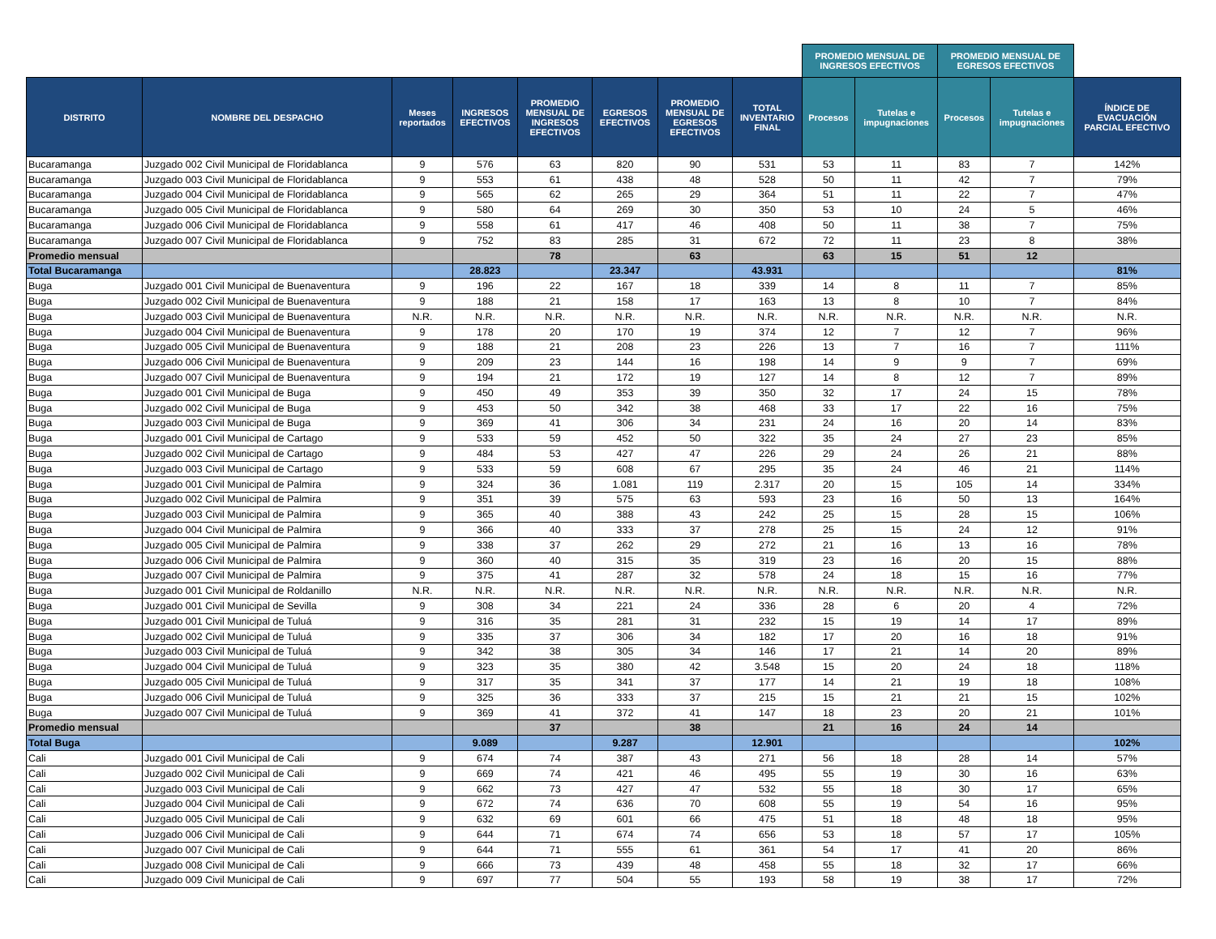| | | | | | | | | PROMEDIO MENSUAL DE INGRESOS EFECTIVOS | | PROMEDIO MENSUAL DE EGRESOS EFECTIVOS | | |
| --- | --- | --- | --- | --- | --- | --- | --- | --- | --- | --- | --- | --- |
| DISTRITO | NOMBRE DEL DESPACHO | Meses reportados | INGRESOS EFECTIVOS | PROMEDIO MENSUAL DE INGRESOS EFECTIVOS | EGRESOS EFECTIVOS | PROMEDIO MENSUAL DE EGRESOS EFECTIVOS | TOTAL INVENTARIO FINAL | Procesos | Tutelas e impugnaciones | Procesos | Tutelas e impugnaciones | ÍNDICE DE EVACUACIÓN PARCIAL EFECTIVO |
| Bucaramanga | Juzgado 002 Civil Municipal de Floridablanca | 9 | 576 | 63 | 820 | 90 | 531 | 53 | 11 | 83 | 7 | 142% |
| Bucaramanga | Juzgado 003 Civil Municipal de Floridablanca | 9 | 553 | 61 | 438 | 48 | 528 | 50 | 11 | 42 | 7 | 79% |
| Bucaramanga | Juzgado 004 Civil Municipal de Floridablanca | 9 | 565 | 62 | 265 | 29 | 364 | 51 | 11 | 22 | 7 | 47% |
| Bucaramanga | Juzgado 005 Civil Municipal de Floridablanca | 9 | 580 | 64 | 269 | 30 | 350 | 53 | 10 | 24 | 5 | 46% |
| Bucaramanga | Juzgado 006 Civil Municipal de Floridablanca | 9 | 558 | 61 | 417 | 46 | 408 | 50 | 11 | 38 | 7 | 75% |
| Bucaramanga | Juzgado 007 Civil Municipal de Floridablanca | 9 | 752 | 83 | 285 | 31 | 672 | 72 | 11 | 23 | 8 | 38% |
| Promedio mensual | | | | 78 | | 63 | | 63 | 15 | 51 | 12 | |
| Total Bucaramanga | | | 28.823 | | 23.347 | | 43.931 | | | | | 81% |
| Buga | Juzgado 001 Civil Municipal de Buenaventura | 9 | 196 | 22 | 167 | 18 | 339 | 14 | 8 | 11 | 7 | 85% |
| Buga | Juzgado 002 Civil Municipal de Buenaventura | 9 | 188 | 21 | 158 | 17 | 163 | 13 | 8 | 10 | 7 | 84% |
| Buga | Juzgado 003 Civil Municipal de Buenaventura | N.R. | N.R. | N.R. | N.R. | N.R. | N.R. | N.R. | N.R. | N.R. | N.R. | N.R. |
| Buga | Juzgado 004 Civil Municipal de Buenaventura | 9 | 178 | 20 | 170 | 19 | 374 | 12 | 7 | 12 | 7 | 96% |
| Buga | Juzgado 005 Civil Municipal de Buenaventura | 9 | 188 | 21 | 208 | 23 | 226 | 13 | 7 | 16 | 7 | 111% |
| Buga | Juzgado 006 Civil Municipal de Buenaventura | 9 | 209 | 23 | 144 | 16 | 198 | 14 | 9 | 9 | 7 | 69% |
| Buga | Juzgado 007 Civil Municipal de Buenaventura | 9 | 194 | 21 | 172 | 19 | 127 | 14 | 8 | 12 | 7 | 89% |
| Buga | Juzgado 001 Civil Municipal de Buga | 9 | 450 | 49 | 353 | 39 | 350 | 32 | 17 | 24 | 15 | 78% |
| Buga | Juzgado 002 Civil Municipal de Buga | 9 | 453 | 50 | 342 | 38 | 468 | 33 | 17 | 22 | 16 | 75% |
| Buga | Juzgado 003 Civil Municipal de Buga | 9 | 369 | 41 | 306 | 34 | 231 | 24 | 16 | 20 | 14 | 83% |
| Buga | Juzgado 001 Civil Municipal de Cartago | 9 | 533 | 59 | 452 | 50 | 322 | 35 | 24 | 27 | 23 | 85% |
| Buga | Juzgado 002 Civil Municipal de Cartago | 9 | 484 | 53 | 427 | 47 | 226 | 29 | 24 | 26 | 21 | 88% |
| Buga | Juzgado 003 Civil Municipal de Cartago | 9 | 533 | 59 | 608 | 67 | 295 | 35 | 24 | 46 | 21 | 114% |
| Buga | Juzgado 001 Civil Municipal de Palmira | 9 | 324 | 36 | 1.081 | 119 | 2.317 | 20 | 15 | 105 | 14 | 334% |
| Buga | Juzgado 002 Civil Municipal de Palmira | 9 | 351 | 39 | 575 | 63 | 593 | 23 | 16 | 50 | 13 | 164% |
| Buga | Juzgado 003 Civil Municipal de Palmira | 9 | 365 | 40 | 388 | 43 | 242 | 25 | 15 | 28 | 15 | 106% |
| Buga | Juzgado 004 Civil Municipal de Palmira | 9 | 366 | 40 | 333 | 37 | 278 | 25 | 15 | 24 | 12 | 91% |
| Buga | Juzgado 005 Civil Municipal de Palmira | 9 | 338 | 37 | 262 | 29 | 272 | 21 | 16 | 13 | 16 | 78% |
| Buga | Juzgado 006 Civil Municipal de Palmira | 9 | 360 | 40 | 315 | 35 | 319 | 23 | 16 | 20 | 15 | 88% |
| Buga | Juzgado 007 Civil Municipal de Palmira | 9 | 375 | 41 | 287 | 32 | 578 | 24 | 18 | 15 | 16 | 77% |
| Buga | Juzgado 001 Civil Municipal de Roldanillo | N.R. | N.R. | N.R. | N.R. | N.R. | N.R. | N.R. | N.R. | N.R. | N.R. | N.R. |
| Buga | Juzgado 001 Civil Municipal de Sevilla | 9 | 308 | 34 | 221 | 24 | 336 | 28 | 6 | 20 | 4 | 72% |
| Buga | Juzgado 001 Civil Municipal de Tuluá | 9 | 316 | 35 | 281 | 31 | 232 | 15 | 19 | 14 | 17 | 89% |
| Buga | Juzgado 002 Civil Municipal de Tuluá | 9 | 335 | 37 | 306 | 34 | 182 | 17 | 20 | 16 | 18 | 91% |
| Buga | Juzgado 003 Civil Municipal de Tuluá | 9 | 342 | 38 | 305 | 34 | 146 | 17 | 21 | 14 | 20 | 89% |
| Buga | Juzgado 004 Civil Municipal de Tuluá | 9 | 323 | 35 | 380 | 42 | 3.548 | 15 | 20 | 24 | 18 | 118% |
| Buga | Juzgado 005 Civil Municipal de Tuluá | 9 | 317 | 35 | 341 | 37 | 177 | 14 | 21 | 19 | 18 | 108% |
| Buga | Juzgado 006 Civil Municipal de Tuluá | 9 | 325 | 36 | 333 | 37 | 215 | 15 | 21 | 21 | 15 | 102% |
| Buga | Juzgado 007 Civil Municipal de Tuluá | 9 | 369 | 41 | 372 | 41 | 147 | 18 | 23 | 20 | 21 | 101% |
| Promedio mensual | | | | 37 | | 38 | | 21 | 16 | 24 | 14 | |
| Total Buga | | | 9.089 | | 9.287 | | 12.901 | | | | | 102% |
| Cali | Juzgado 001 Civil Municipal de Cali | 9 | 674 | 74 | 387 | 43 | 271 | 56 | 18 | 28 | 14 | 57% |
| Cali | Juzgado 002 Civil Municipal de Cali | 9 | 669 | 74 | 421 | 46 | 495 | 55 | 19 | 30 | 16 | 63% |
| Cali | Juzgado 003 Civil Municipal de Cali | 9 | 662 | 73 | 427 | 47 | 532 | 55 | 18 | 30 | 17 | 65% |
| Cali | Juzgado 004 Civil Municipal de Cali | 9 | 672 | 74 | 636 | 70 | 608 | 55 | 19 | 54 | 16 | 95% |
| Cali | Juzgado 005 Civil Municipal de Cali | 9 | 632 | 69 | 601 | 66 | 475 | 51 | 18 | 48 | 18 | 95% |
| Cali | Juzgado 006 Civil Municipal de Cali | 9 | 644 | 71 | 674 | 74 | 656 | 53 | 18 | 57 | 17 | 105% |
| Cali | Juzgado 007 Civil Municipal de Cali | 9 | 644 | 71 | 555 | 61 | 361 | 54 | 17 | 41 | 20 | 86% |
| Cali | Juzgado 008 Civil Municipal de Cali | 9 | 666 | 73 | 439 | 48 | 458 | 55 | 18 | 32 | 17 | 66% |
| Cali | Juzgado 009 Civil Municipal de Cali | 9 | 697 | 77 | 504 | 55 | 193 | 58 | 19 | 38 | 17 | 72% |